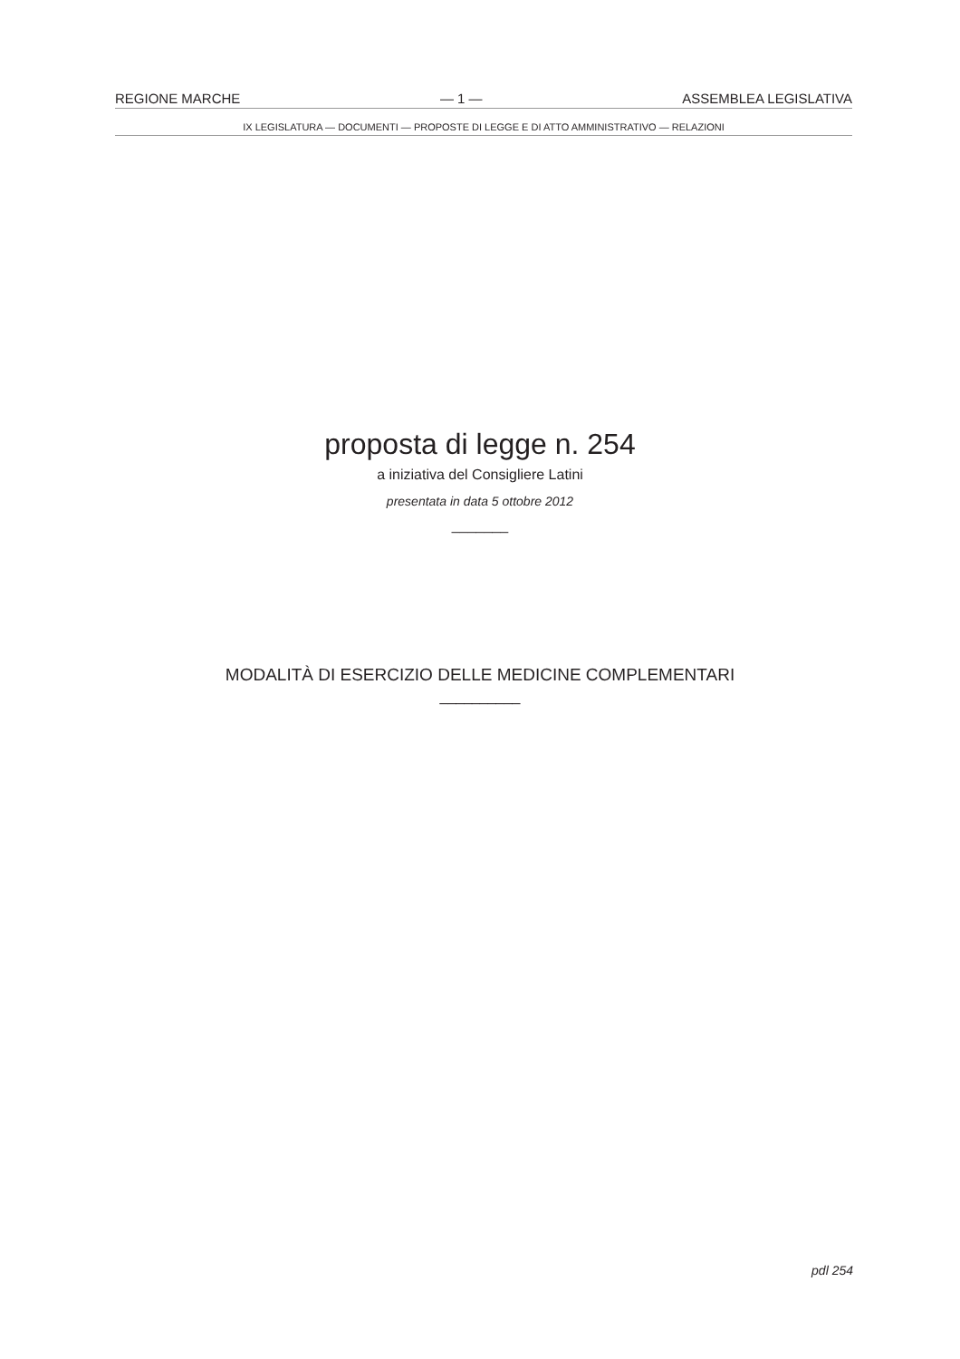REGIONE MARCHE — 1 — ASSEMBLEA LEGISLATIVA
IX LEGISLATURA — DOCUMENTI — PROPOSTE DI LEGGE E DI ATTO AMMINISTRATIVO — RELAZIONI
proposta di legge n. 254
a iniziativa del Consigliere Latini
presentata in data 5 ottobre 2012
_______
MODALITÀ DI ESERCIZIO DELLE MEDICINE COMPLEMENTARI
__________
pdl 254